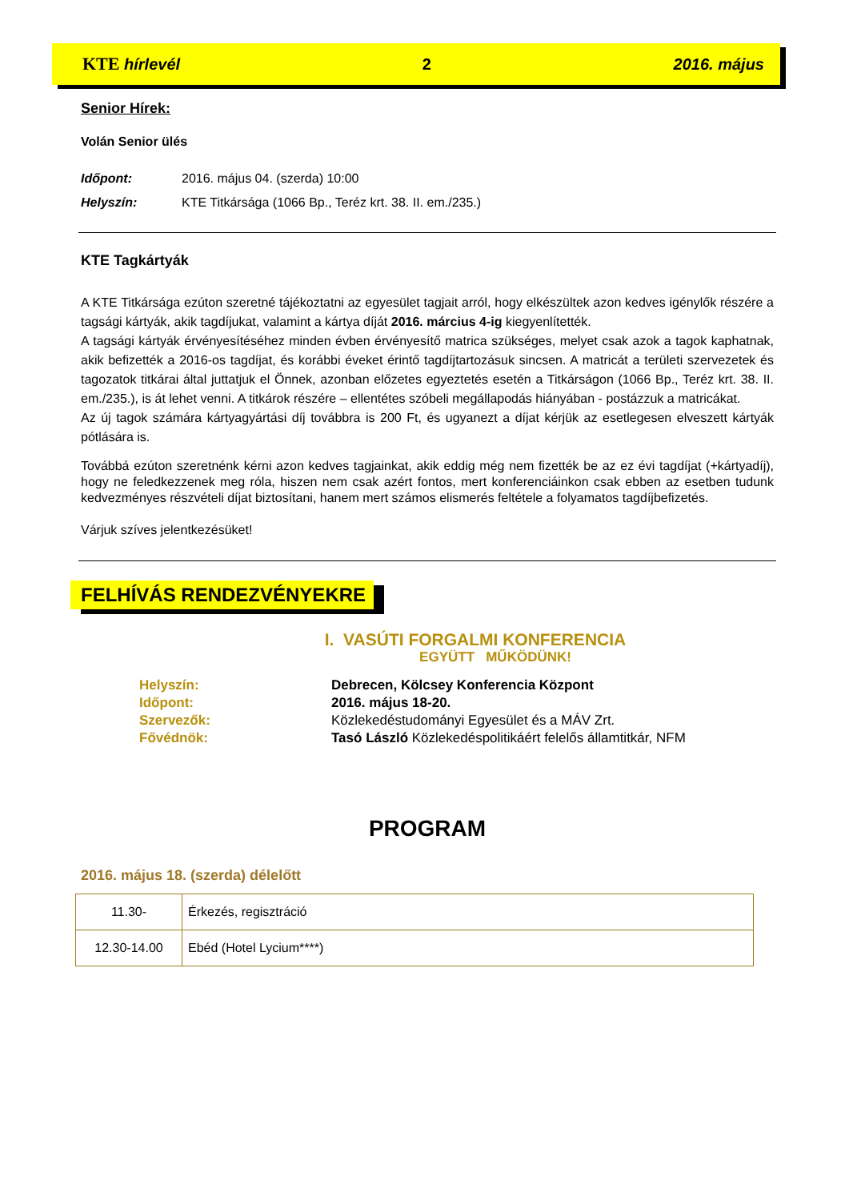KTE hírlevél 2 2016. május
Senior Hírek:
Volán Senior ülés
Időpont: 2016. május 04. (szerda) 10:00
Helyszín: KTE Titkársága (1066 Bp., Teréz krt. 38. II. em./235.)
KTE Tagkártyák
A KTE Titkársága ezúton szeretné tájékoztatni az egyesület tagjait arról, hogy elkészültek azon kedves igénylők részére a tagsági kártyák, akik tagdíjukat, valamint a kártya díját 2016. március 4-ig kiegyenlítették.
A tagsági kártyák érvényesítéséhez minden évben érvényesítő matrica szükséges, melyet csak azok a tagok kaphatnak, akik befizették a 2016-os tagdíjat, és korábbi éveket érintő tagdíjtartozásuk sincsen. A matricát a területi szervezetek és tagozatok titkárai által juttatjuk el Önnek, azonban előzetes egyeztetés esetén a Titkárságon (1066 Bp., Teréz krt. 38. II. em./235.), is át lehet venni. A titkárok részére – ellentétes szóbeli megállapodás hiányában - postázzuk a matricákat.
Az új tagok számára kártyagyártási díj továbbra is 200 Ft, és ugyanezt a díjat kérjük az esetlegesen elveszett kártyák pótlására is.
Továbbá ezúton szeretnénk kérni azon kedves tagjainkat, akik eddig még nem fizették be az ez évi tagdíjat (+kártyadíj), hogy ne feledkezzenek meg róla, hiszen nem csak azért fontos, mert konferenciáinkon csak ebben az esetben tudunk kedvezményes részvételi díjat biztosítani, hanem mert számos elismerés feltétele a folyamatos tagdíjbefizetés.
Várjuk szíves jelentkezésüket!
FELHÍVÁS RENDEZVÉNYEKRE
I. VASÚTI FORGALMI KONFERENCIA
EGYÜTT MŰKÖDÜNK!
| Helyszín: | Debrecen, Kölcsey Konferencia Központ |
| Időpont: | 2016. május 18-20. |
| Szervezők: | Közlekedéstudományi Egyesület és a MÁV Zrt. |
| Fővédnök: | Tasó László Közlekedéspolitikáért felelős államtitkár, NFM |
PROGRAM
2016. május 18. (szerda) délelőtt
| 11.30- | Érkezés, regisztráció |
| 12.30-14.00 | Ebéd (Hotel Lycium****) |